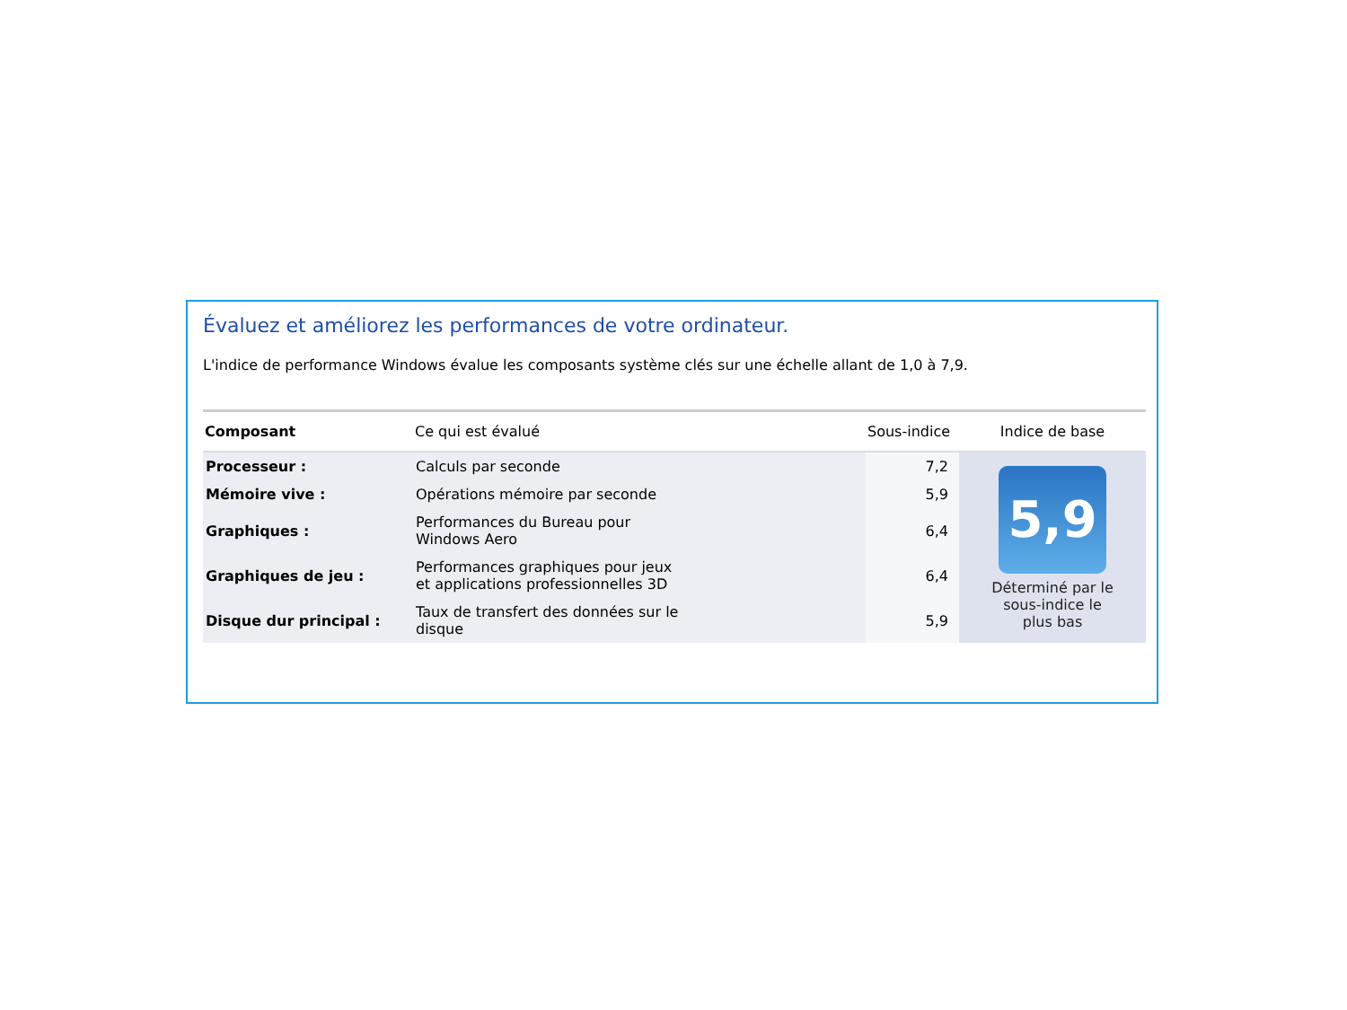Évaluez et améliorez les performances de votre ordinateur.
L'indice de performance Windows évalue les composants système clés sur une échelle allant de 1,0 à 7,9.
| Composant | Ce qui est évalué | Sous-indice | Indice de base |
| --- | --- | --- | --- |
| Processeur : | Calculs par seconde | 7,2 | 5,9 Déterminé par le sous-indice le plus bas |
| Mémoire vive : | Opérations mémoire par seconde | 5,9 | |
| Graphiques : | Performances du Bureau pour Windows Aero | 6,4 | |
| Graphiques de jeu : | Performances graphiques pour jeux et applications professionnelles 3D | 6,4 | |
| Disque dur principal : | Taux de transfert des données sur le disque | 5,9 | |